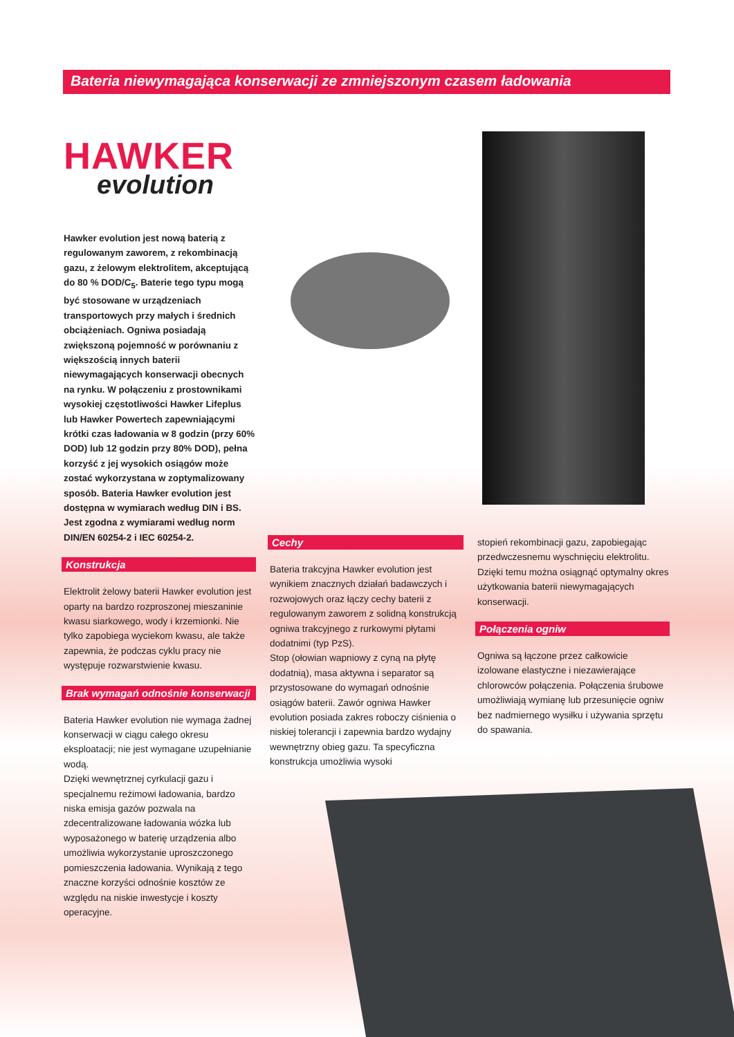Bateria niewymagająca konserwacji ze zmniejszonym czasem ładowania
HAWKER
evolution
Hawker evolution jest nową baterią z regulowanym zaworem, z rekombinacją gazu, z żelowym elektrolitem, akceptującą do 80 % DOD/C<sub>5</sub>. Baterie tego typu mogą być stosowane w urządzeniach transportowych przy małych i średnich obciążeniach. Ogniwa posiadają zwiększoną pojemność w porównaniu z większością innych baterii niewymagających konserwacji obecnych na rynku. W połączeniu z prostownikami wysokiej częstotliwości Hawker Lifeplus lub Hawker Powertech zapewniającymi krótki czas ładowania w 8 godzin (przy 60% DOD) lub 12 godzin przy 80% DOD), pełna korzyść z jej wysokich osiągów może zostać wykorzystana w zoptymalizowany sposób. Bateria Hawker evolution jest dostępna w wymiarach według DIN i BS. Jest zgodna z wymiarami według norm DIN/EN 60254-2 i IEC 60254-2.
Konstrukcja
Elektrolit żelowy baterii Hawker evolution jest oparty na bardzo rozproszonej mieszaninie kwasu siarkowego, wody i krzemionki. Nie tylko zapobiega wyciekom kwasu, ale także zapewnia, że podczas cyklu pracy nie występuje rozwarstwienie kwasu.
Brak wymagań odnośnie konserwacji
Bateria Hawker evolution nie wymaga żadnej konserwacji w ciągu całego okresu eksploatacji; nie jest wymagane uzupełnianie wodą.
Dzięki wewnętrznej cyrkulacji gazu i specjalnemu reżimowi ładowania, bardzo niska emisja gazów pozwala na zdecentralizowane ładowania wózka lub wyposażonego w baterię urządzenia albo umożliwia wykorzystanie uproszczonego pomieszczenia ładowania. Wynikają z tego znaczne korzyści odnośnie kosztów ze względu na niskie inwestycje i koszty operacyjne.
Cechy
Bateria trakcyjna Hawker evolution jest wynikiem znacznych działań badawczych i rozwojowych oraz łączy cechy baterii z regulowanym zaworem z solidną konstrukcją ogniwa trakcyjnego z rurkowymi płytami dodatnimi (typ PzS).
Stop (ołowian wapniowy z cyną na płytę dodatnią), masa aktywna i separator są przystosowane do wymagań odnośnie osiągów baterii. Zawór ogniwa Hawker evolution posiada zakres roboczy ciśnienia o niskiej tolerancji i zapewnia bardzo wydajny wewnętrzny obieg gazu. Ta specyficzna konstrukcja umożliwia wysoki
stopień rekombinacji gazu, zapobiegając przedwczesnemu wyschnięciu elektrolitu. Dzięki temu można osiągnąć optymalny okres użytkowania baterii niewymagających konserwacji.
Połączenia ogniw
Ogniwa są łączone przez całkowicie izolowane elastyczne i niezawierające chlorowców połączenia. Połączenia śrubowe umożliwiają wymianę lub przesunięcie ogniw bez nadmiernego wysiłku i używania sprzętu do spawania.